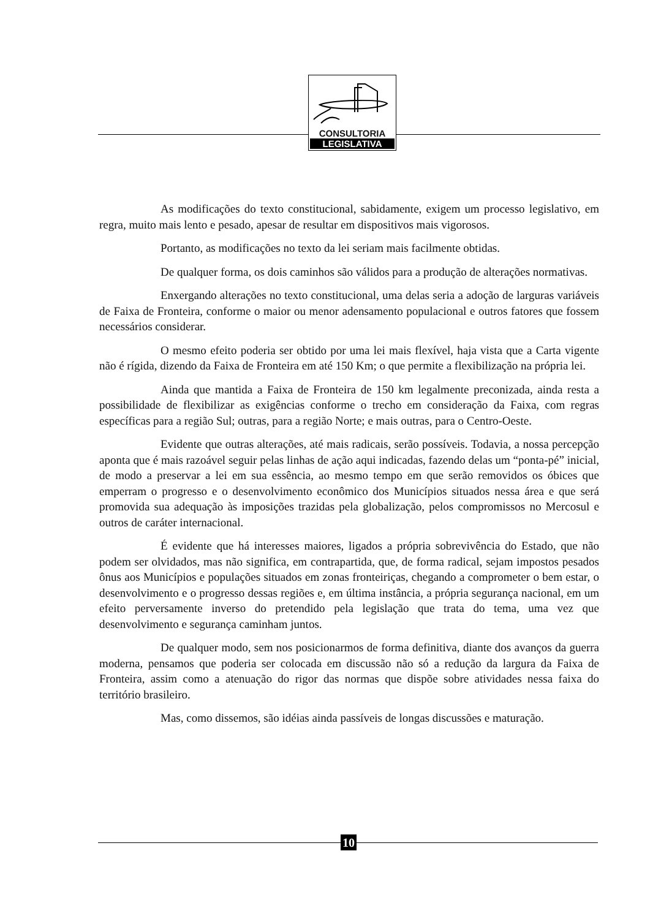CONSULTORIA
LEGISLATIVA
As modificações do texto constitucional, sabidamente, exigem um processo legislativo, em regra, muito mais lento e pesado, apesar de resultar em dispositivos mais vigorosos.
Portanto, as modificações no texto da lei seriam mais facilmente obtidas.
De qualquer forma, os dois caminhos são válidos para a produção de alterações normativas.
Enxergando alterações no texto constitucional, uma delas seria a adoção de larguras variáveis de Faixa de Fronteira, conforme o maior ou menor adensamento populacional e outros fatores que fossem necessários considerar.
O mesmo efeito poderia ser obtido por uma lei mais flexível, haja vista que a Carta vigente não é rígida, dizendo da Faixa de Fronteira em até 150 Km; o que permite a flexibilização na própria lei.
Ainda que mantida a Faixa de Fronteira de 150 km legalmente preconizada, ainda resta a possibilidade de flexibilizar as exigências conforme o trecho em consideração da Faixa, com regras específicas para a região Sul; outras, para a região Norte; e mais outras, para o Centro-Oeste.
Evidente que outras alterações, até mais radicais, serão possíveis. Todavia, a nossa percepção aponta que é mais razoável seguir pelas linhas de ação aqui indicadas, fazendo delas um “ponta-pé” inicial, de modo a preservar a lei em sua essência, ao mesmo tempo em que serão removidos os óbices que emperram o progresso e o desenvolvimento econômico dos Municípios situados nessa área e que será promovida sua adequação às imposições trazidas pela globalização, pelos compromissos no Mercosul e outros de caráter internacional.
É evidente que há interesses maiores, ligados a própria sobrevivência do Estado, que não podem ser olvidados, mas não significa, em contrapartida, que, de forma radical, sejam impostos pesados ônus aos Municípios e populações situados em zonas fronteiriças, chegando a comprometer o bem estar, o desenvolvimento e o progresso dessas regiões e, em última instância, a própria segurança nacional, em um efeito perversamente inverso do pretendido pela legislação que trata do tema, uma vez que desenvolvimento e segurança caminham juntos.
De qualquer modo, sem nos posicionarmos de forma definitiva, diante dos avanços da guerra moderna, pensamos que poderia ser colocada em discussão não só a redução da largura da Faixa de Fronteira, assim como a atenuação do rigor das normas que dispõe sobre atividades nessa faixa do território brasileiro.
Mas, como dissemos, são idéias ainda passíveis de longas discussões e maturação.
10